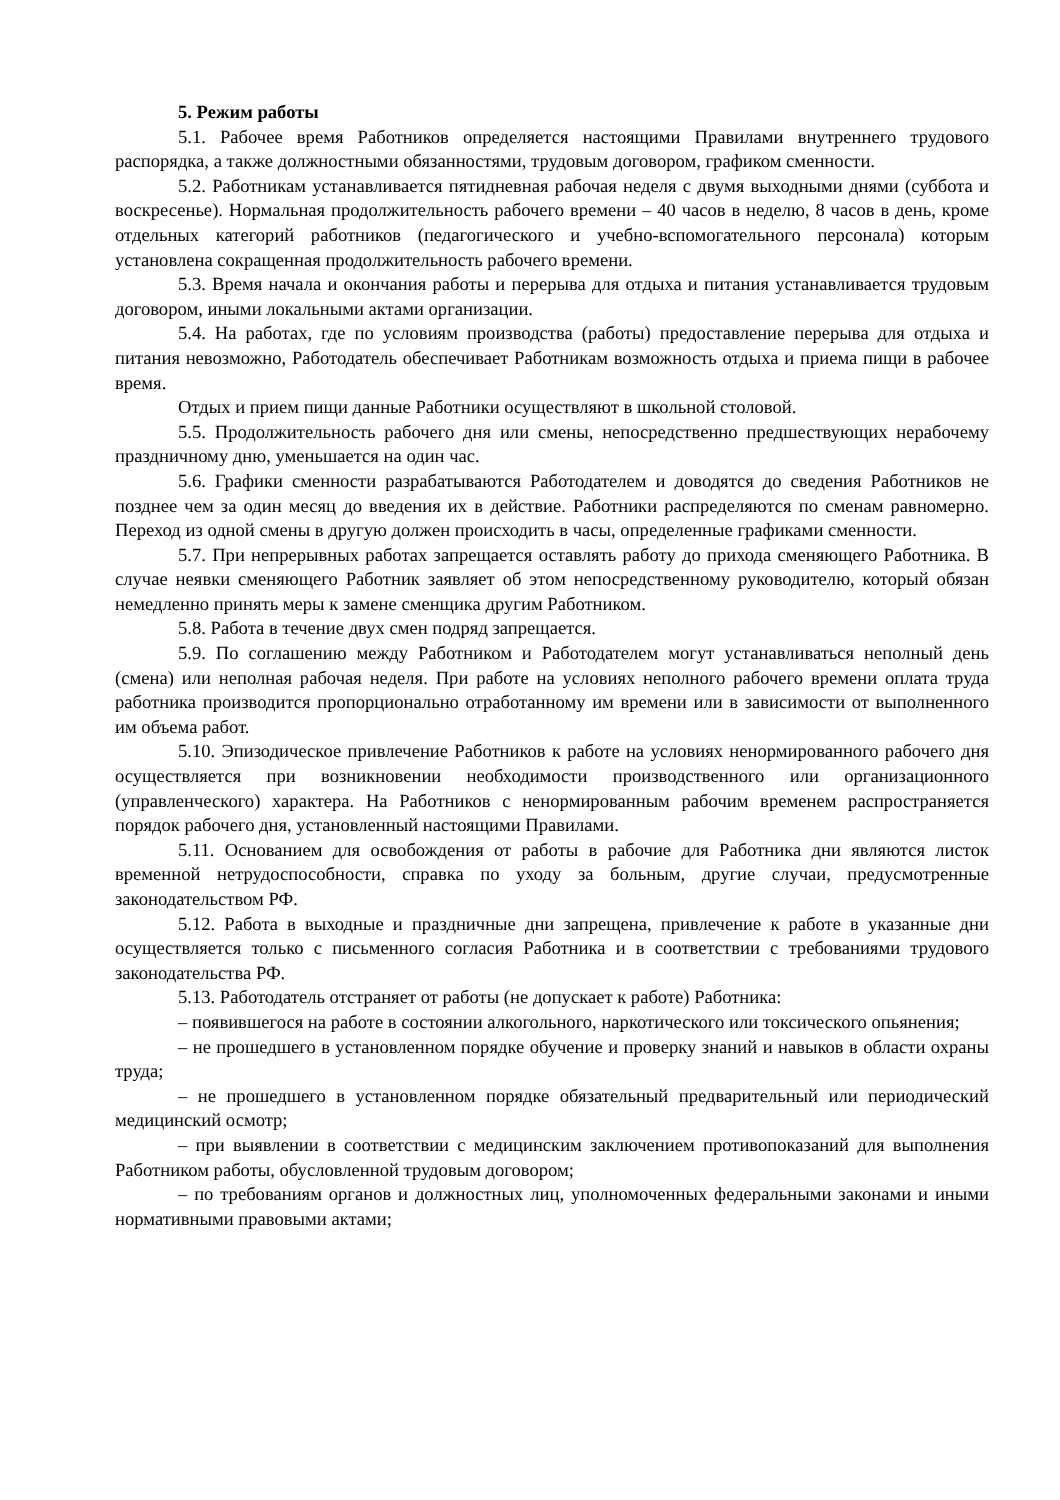5. Режим работы
5.1. Рабочее время Работников определяется настоящими Правилами внутреннего трудового распорядка, а также должностными обязанностями, трудовым договором, графиком сменности.
5.2. Работникам устанавливается пятидневная рабочая неделя с двумя выходными днями (суббота и воскресенье). Нормальная продолжительность рабочего времени – 40 часов в неделю, 8 часов в день, кроме отдельных категорий работников (педагогического и учебно-вспомогательного персонала) которым установлена сокращенная продолжительность рабочего времени.
5.3. Время начала и окончания работы и перерыва для отдыха и питания устанавливается трудовым договором, иными локальными актами организации.
5.4. На работах, где по условиям производства (работы) предоставление перерыва для отдыха и питания невозможно, Работодатель обеспечивает Работникам возможность отдыха и приема пищи в рабочее время.
Отдых и прием пищи данные Работники осуществляют в школьной столовой.
5.5. Продолжительность рабочего дня или смены, непосредственно предшествующих нерабочему праздничному дню, уменьшается на один час.
5.6. Графики сменности разрабатываются Работодателем и доводятся до сведения Работников не позднее чем за один месяц до введения их в действие. Работники распределяются по сменам равномерно. Переход из одной смены в другую должен происходить в часы, определенные графиками сменности.
5.7. При непрерывных работах запрещается оставлять работу до прихода сменяющего Работника. В случае неявки сменяющего Работник заявляет об этом непосредственному руководителю, который обязан немедленно принять меры к замене сменщика другим Работником.
5.8. Работа в течение двух смен подряд запрещается.
5.9. По соглашению между Работником и Работодателем могут устанавливаться неполный день (смена) или неполная рабочая неделя. При работе на условиях неполного рабочего времени оплата труда работника производится пропорционально отработанному им времени или в зависимости от выполненного им объема работ.
5.10. Эпизодическое привлечение Работников к работе на условиях ненормированного рабочего дня осуществляется при возникновении необходимости производственного или организационного (управленческого) характера. На Работников с ненормированным рабочим временем распространяется порядок рабочего дня, установленный настоящими Правилами.
5.11. Основанием для освобождения от работы в рабочие для Работника дни являются листок временной нетрудоспособности, справка по уходу за больным, другие случаи, предусмотренные законодательством РФ.
5.12. Работа в выходные и праздничные дни запрещена, привлечение к работе в указанные дни осуществляется только с письменного согласия Работника и в соответствии с требованиями трудового законодательства РФ.
5.13. Работодатель отстраняет от работы (не допускает к работе) Работника:
– появившегося на работе в состоянии алкогольного, наркотического или токсического опьянения;
– не прошедшего в установленном порядке обучение и проверку знаний и навыков в области охраны труда;
– не прошедшего в установленном порядке обязательный предварительный или периодический медицинский осмотр;
– при выявлении в соответствии с медицинским заключением противопоказаний для выполнения Работником работы, обусловленной трудовым договором;
– по требованиям органов и должностных лиц, уполномоченных федеральными законами и иными нормативными правовыми актами;